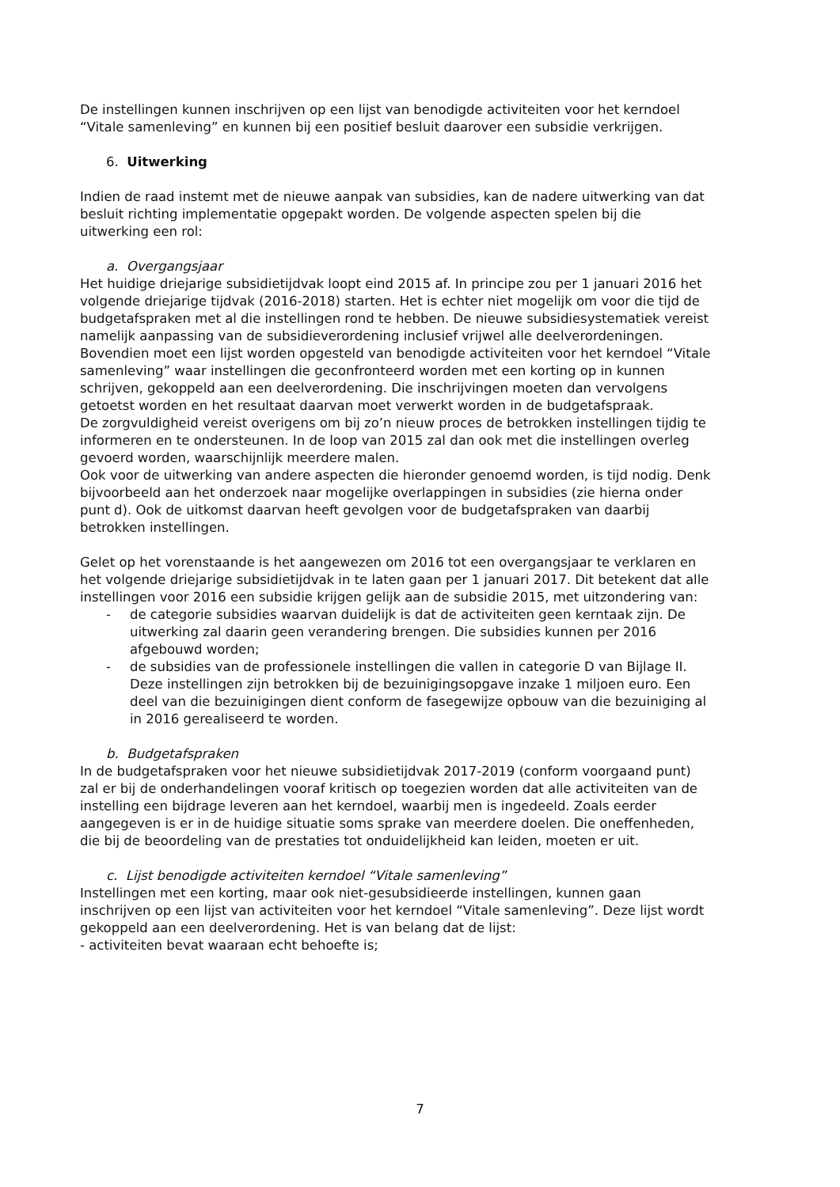De instellingen kunnen inschrijven op een lijst van benodigde activiteiten voor het kerndoel “Vitale samenleving” en kunnen bij een positief besluit daarover een subsidie verkrijgen.
6. Uitwerking
Indien de raad instemt met de nieuwe aanpak van subsidies, kan de nadere uitwerking van dat besluit richting implementatie opgepakt worden. De volgende aspecten spelen bij die uitwerking een rol:
a. Overgangsjaar
Het huidige driejarige subsidietijdvak loopt eind 2015 af. In principe zou per 1 januari 2016 het volgende driejarige tijdvak (2016-2018) starten. Het is echter niet mogelijk om voor die tijd de budgetafspraken met al die instellingen rond te hebben. De nieuwe subsidiesystematiek vereist namelijk aanpassing van de subsidieverordening inclusief vrijwel alle deelverordeningen. Bovendien moet een lijst worden opgesteld van benodigde activiteiten voor het kerndoel “Vitale samenleving” waar instellingen die geconfronteerd worden met een korting op in kunnen schrijven, gekoppeld aan een deelverordening. Die inschrijvingen moeten dan vervolgens getoetst worden en het resultaat daarvan moet verwerkt worden in de budgetafspraak.
De zorgvuldigheid vereist overigens om bij zo’n nieuw proces de betrokken instellingen tijdig te informeren en te ondersteunen. In de loop van 2015 zal dan ook met die instellingen overleg gevoerd worden, waarschijnlijk meerdere malen.
Ook voor de uitwerking van andere aspecten die hieronder genoemd worden, is tijd nodig. Denk bijvoorbeeld aan het onderzoek naar mogelijke overlappingen in subsidies (zie hierna onder punt d). Ook de uitkomst daarvan heeft gevolgen voor de budgetafspraken van daarbij betrokken instellingen.
Gelet op het vorenstaande is het aangewezen om 2016 tot een overgangsjaar te verklaren en het volgende driejarige subsidietijdvak in te laten gaan per 1 januari 2017. Dit betekent dat alle instellingen voor 2016 een subsidie krijgen gelijk aan de subsidie 2015, met uitzondering van:
- de categorie subsidies waarvan duidelijk is dat de activiteiten geen kerntaak zijn. De uitwerking zal daarin geen verandering brengen. Die subsidies kunnen per 2016 afgebouwd worden;
- de subsidies van de professionele instellingen die vallen in categorie D van Bijlage II.
Deze instellingen zijn betrokken bij de bezuinigingsopgave inzake 1 miljoen euro. Een deel van die bezuinigingen dient conform de fasegewijze opbouw van die bezuiniging al in 2016 gerealiseerd te worden.
b. Budgetafspraken
In de budgetafspraken voor het nieuwe subsidietijdvak 2017-2019 (conform voorgaand punt) zal er bij de onderhandelingen vooraf kritisch op toegezien worden dat alle activiteiten van de instelling een bijdrage leveren aan het kerndoel, waarbij men is ingedeeld. Zoals eerder aangegeven is er in de huidige situatie soms sprake van meerdere doelen. Die oneffenheden, die bij de beoordeling van de prestaties tot onduidelijkheid kan leiden, moeten er uit.
c. Lijst benodigde activiteiten kerndoel “Vitale samenleving”
Instellingen met een korting, maar ook niet-gesubsidieerde instellingen, kunnen gaan inschrijven op een lijst van activiteiten voor het kerndoel “Vitale samenleving”. Deze lijst wordt gekoppeld aan een deelverordening. Het is van belang dat de lijst:
- activiteiten bevat waaraan echt behoefte is;
7